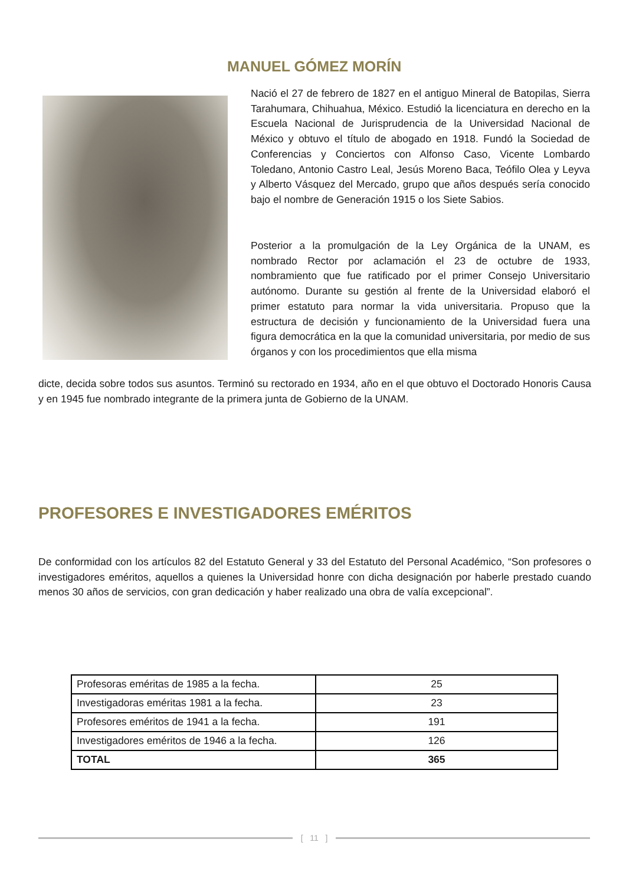MANUEL GÓMEZ MORÍN
Nació el 27 de febrero de 1827 en el antiguo Mineral de Batopilas, Sierra Tarahumara, Chihuahua, México. Estudió la licenciatura en derecho en la Escuela Nacional de Jurisprudencia de la Universidad Nacional de México y obtuvo el título de abogado en 1918. Fundó la Sociedad de Conferencias y Conciertos con Alfonso Caso, Vicente Lombardo Toledano, Antonio Castro Leal, Jesús Moreno Baca, Teófilo Olea y Leyva y Alberto Vásquez del Mercado, grupo que años después sería conocido bajo el nombre de Generación 1915 o los Siete Sabios.
Posterior a la promulgación de la Ley Orgánica de la UNAM, es nombrado Rector por aclamación el 23 de octubre de 1933, nombramiento que fue ratificado por el primer Consejo Universitario autónomo. Durante su gestión al frente de la Universidad elaboró el primer estatuto para normar la vida universitaria. Propuso que la estructura de decisión y funcionamiento de la Universidad fuera una figura democrática en la que la comunidad universitaria, por medio de sus órganos y con los procedimientos que ella misma
dicte, decida sobre todos sus asuntos. Terminó su rectorado en 1934, año en el que obtuvo el Doctorado Honoris Causa y en 1945 fue nombrado integrante de la primera junta de Gobierno de la UNAM.
PROFESORES E INVESTIGADORES EMÉRITOS
De conformidad con los artículos 82 del Estatuto General y 33 del Estatuto del Personal Académico, “Son profesores o investigadores eméritos, aquellos a quienes la Universidad honre con dicha designación por haberle prestado cuando menos 30 años de servicios, con gran dedicación y haber realizado una obra de valía excepcional”.
| Profesoras eméritas de 1985 a la fecha. | 25 |
| Investigadoras eméritas 1981 a la fecha. | 23 |
| Profesores eméritos de 1941 a la fecha. | 191 |
| Investigadores eméritos de 1946 a la fecha. | 126 |
| TOTAL | 365 |
[ 11 ]